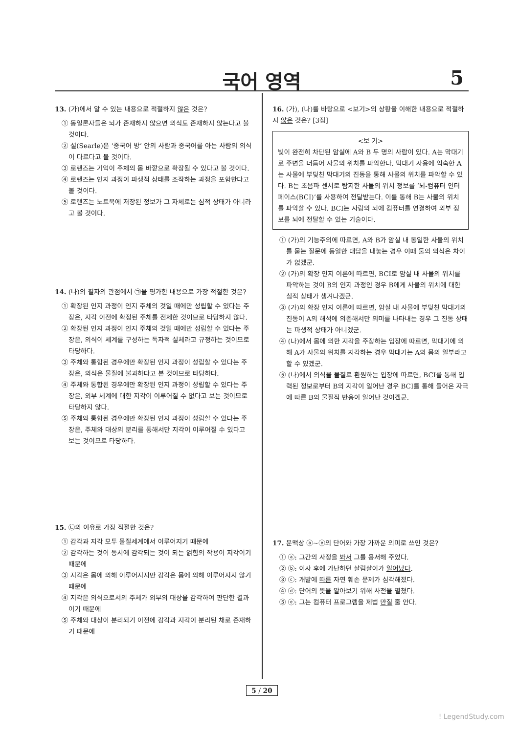국어 영역
5
13. (가)에서 알 수 있는 내용으로 적절하지 않은 것은?
① 동일론자들은 뇌가 존재하지 않으면 의식도 존재하지 않는다고 볼 것이다.
② 설(Searle)은 ‘중국어 방’ 안의 사람과 중국어를 아는 사람의 의식이 다르다고 볼 것이다.
③ 로랜즈는 기억이 주체의 몸 바깥으로 확장될 수 있다고 볼 것이다.
④ 로랜즈는 인지 과정이 파생적 상태를 조작하는 과정을 포함한다고 볼 것이다.
⑤ 로랜즈는 노트북에 저장된 정보가 그 자체로는 심적 상태가 아니라고 볼 것이다.
14. (나)의 필자의 관점에서 ㉠을 평가한 내용으로 가장 적절한 것은?
① 확장된 인지 과정이 인지 주체의 것일 때에만 성립할 수 있다는 주장은, 지각 이전에 확정된 주체를 전제한 것이므로 타당하지 않다.
② 확장된 인지 과정이 인지 주체의 것일 때에만 성립할 수 있다는 주장은, 의식이 세계를 구성하는 독자적 실체라고 규정하는 것이므로 타당하다.
③ 주체와 통합된 경우에만 확장된 인지 과정이 성립할 수 있다는 주장은, 의식은 물질에 불과하다고 본 것이므로 타당하다.
④ 주체와 통합된 경우에만 확장된 인지 과정이 성립할 수 있다는 주장은, 외부 세계에 대한 지각이 이루어질 수 없다고 보는 것이므로 타당하지 않다.
⑤ 주체와 통합된 경우에만 확장된 인지 과정이 성립할 수 있다는 주장은, 주체와 대상의 분리를 통해서만 지각이 이루어질 수 있다고 보는 것이므로 타당하다.
15. ㉡의 이유로 가장 적절한 것은?
① 감각과 지각 모두 물질세계에서 이루어지기 때문에
② 감각하는 것이 동시에 감각되는 것이 되는 얽힘의 작용이 지각이기 때문에
③ 지각은 몸에 의해 이루어지지만 감각은 몸에 의해 이루어지지 않기 때문에
④ 지각은 의식으로서의 주체가 외부의 대상을 감각하여 판단한 결과이기 때문에
⑤ 주체와 대상이 분리되기 이전에 감각과 지각이 분리된 채로 존재하기 때문에
16. (가), (나)를 바탕으로 <보기>의 상황을 이해한 내용으로 적절하지 않은 것은? [3점]
<보 기>
빛이 완전히 차단된 암실에 A와 B 두 명의 사람이 있다. A는 막대기로 주변을 더듬어 사물의 위치를 파악한다. 막대기 사용에 익숙한 A는 사물에 부딪친 막대기의 진동을 통해 사물의 위치를 파악할 수 있다. B는 초음파 센서로 탐지한 사물의 위치 정보를 ‘뇌-컴퓨터 인터페이스(BCI)’를 사용하여 전달받는다. 이를 통해 B는 사물의 위치를 파악할 수 있다. BCI는 사람의 뇌에 컴퓨터를 연결하여 외부 정보를 뇌에 전달할 수 있는 기술이다.
① (가)의 기능주의에 따르면, A와 B가 암실 내 동일한 사물의 위치를 묻는 질문에 동일한 대답을 내놓는 경우 이때 둘의 의식은 차이가 없겠군.
② (가)의 확장 인지 이론에 따르면, BCI로 암실 내 사물의 위치를 파악하는 것이 B의 인지 과정인 경우 B에게 사물의 위치에 대한 심적 상태가 생겨나겠군.
③ (가)의 확장 인지 이론에 따르면, 암실 내 사물에 부딪친 막대기의 진동이 A의 해석에 의존해서만 의미를 나타내는 경우 그 진동 상태는 파생적 상태가 아니겠군.
④ (나)에서 몸에 의한 지각을 주장하는 입장에 따르면, 막대기에 의해 A가 사물의 위치를 지각하는 경우 막대기는 A의 몸의 일부라고 할 수 있겠군.
⑤ (나)에서 의식을 물질로 환원하는 입장에 따르면, BCI를 통해 입력된 정보로부터 B의 지각이 일어난 경우 BCI를 통해 들어온 자극에 따른 B의 물질적 반응이 일어난 것이겠군.
17. 문맥상 ⓐ~ⓔ의 단어와 가장 가까운 의미로 쓰인 것은?
① ⓐ: 그간의 사정을 봐서 그를 용서해 주었다.
② ⓑ: 이사 후에 가난하던 살림살이가 일어났다.
③ ⓒ: 개발에 따른 자연 훼손 문제가 심각해졌다.
④ ⓓ: 단어의 뜻을 알아보기 위해 사전을 펼쳤다.
⑤ ⓔ: 그는 컴퓨터 프로그램을 제법 만질 줄 안다.
5 / 20
! LegendStudy.com